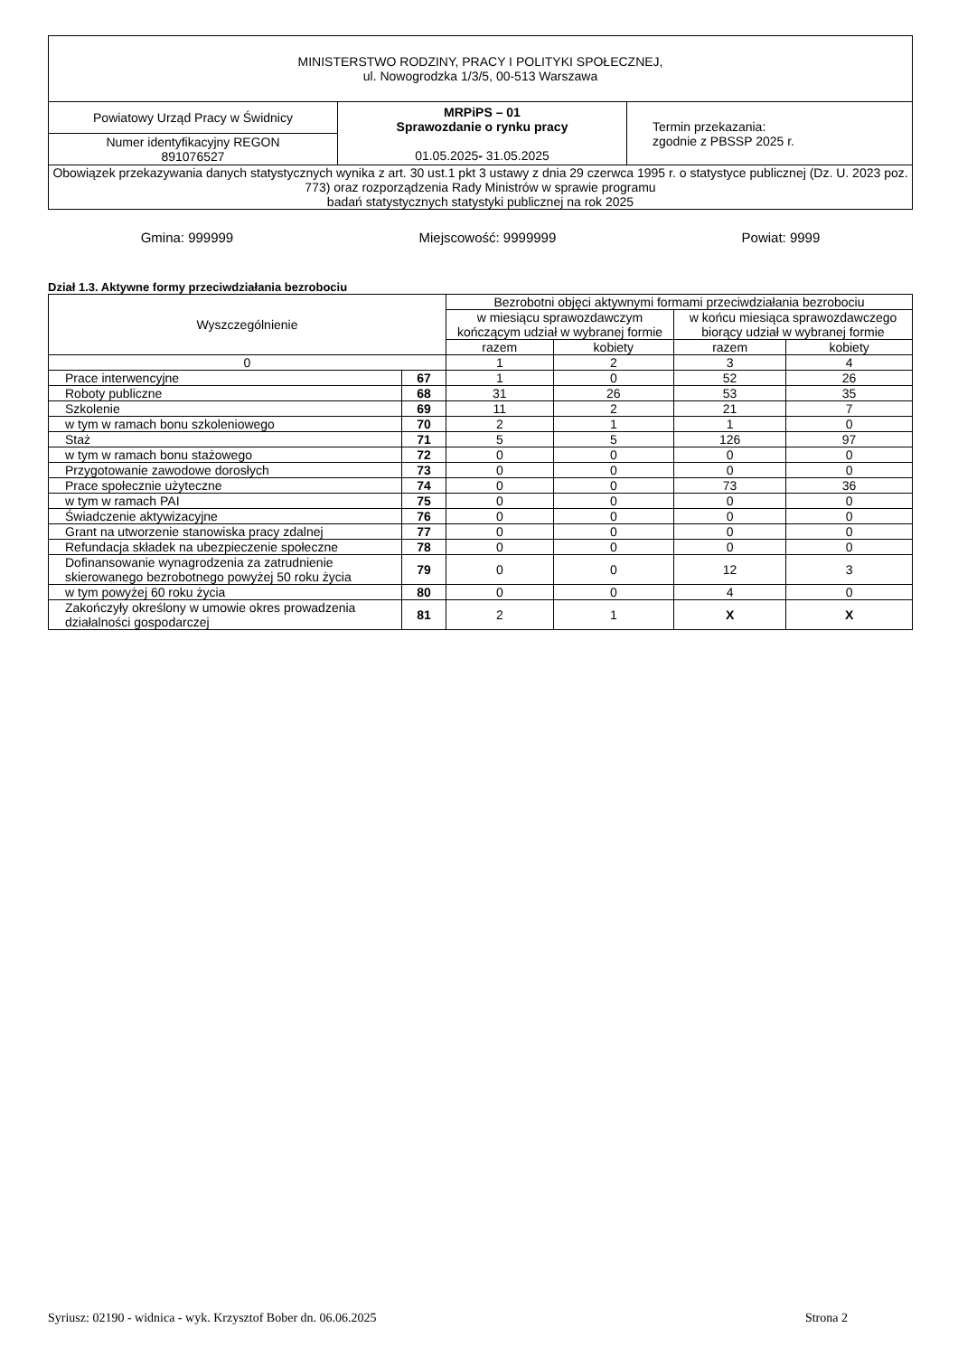| MINISTERSTWO RODZINY, PRACY I POLITYKI SPOŁECZNEJ, ul. Nowogrodzka 1/3/5, 00-513 Warszawa | | |
| Powiatowy Urząd Pracy w Świdnicy | MRPiPS – 01 Sprawozdanie o rynku pracy 01.05.2025 - 31.05.2025 | Termin przekazania: zgodnie z PBSSP 2025 r. |
| Numer identyfikacyjny REGON 891076527 | | |
| Obowiązek przekazywania danych statystycznych wynika z art. 30 ust.1 pkt 3 ustawy z dnia 29 czerwca 1995 r. o statystyce publicznej (Dz. U. 2023 poz. 773) oraz rozporządzenia Rady Ministrów w sprawie programu badań statystycznych statystyki publicznej na rok 2025 | | |
Gmina: 999999 Miejscowość: 9999999 Powiat: 9999
Dział 1.3. Aktywne formy przeciwdziałania bezrobociu
| Wyszczególnienie | | Bezrobotni objęci aktywnymi formami przeciwdziałania bezrobociu | | | |
| --- | --- | --- | --- | --- | --- |
| | | w miesiącu sprawozdawczym kończącym udział w wybranej formie | | w końcu miesiąca sprawozdawczego biorący udział w wybranej formie | |
| | | razem | kobiety | razem | kobiety |
| 0 | | 1 | 2 | 3 | 4 |
| Prace interwencyjne | 67 | 1 | 0 | 52 | 26 |
| Roboty publiczne | 68 | 31 | 26 | 53 | 35 |
| Szkolenie | 69 | 11 | 2 | 21 | 7 |
| w tym w ramach bonu szkoleniowego | 70 | 2 | 1 | 1 | 0 |
| Staż | 71 | 5 | 5 | 126 | 97 |
| w tym w ramach bonu stażowego | 72 | 0 | 0 | 0 | 0 |
| Przygotowanie zawodowe dorosłych | 73 | 0 | 0 | 0 | 0 |
| Prace społecznie użyteczne | 74 | 0 | 0 | 73 | 36 |
| w tym w ramach PAI | 75 | 0 | 0 | 0 | 0 |
| Świadczenie aktywizacyjne | 76 | 0 | 0 | 0 | 0 |
| Grant na utworzenie stanowiska pracy zdalnej | 77 | 0 | 0 | 0 | 0 |
| Refundacja składek na ubezpieczenie społeczne | 78 | 0 | 0 | 0 | 0 |
| Dofinansowanie wynagrodzenia za zatrudnienie skierowanego bezrobotnego powyżej 50 roku życia | 79 | 0 | 0 | 12 | 3 |
| w tym powyżej 60 roku życia | 80 | 0 | 0 | 4 | 0 |
| Zakończyły określony w umowie okres prowadzenia działalności gospodarczej | 81 | 2 | 1 | X | X |
Syriusz: 02190 - widnica - wyk. Krzysztof Bober dn. 06.06.2025 Strona 2